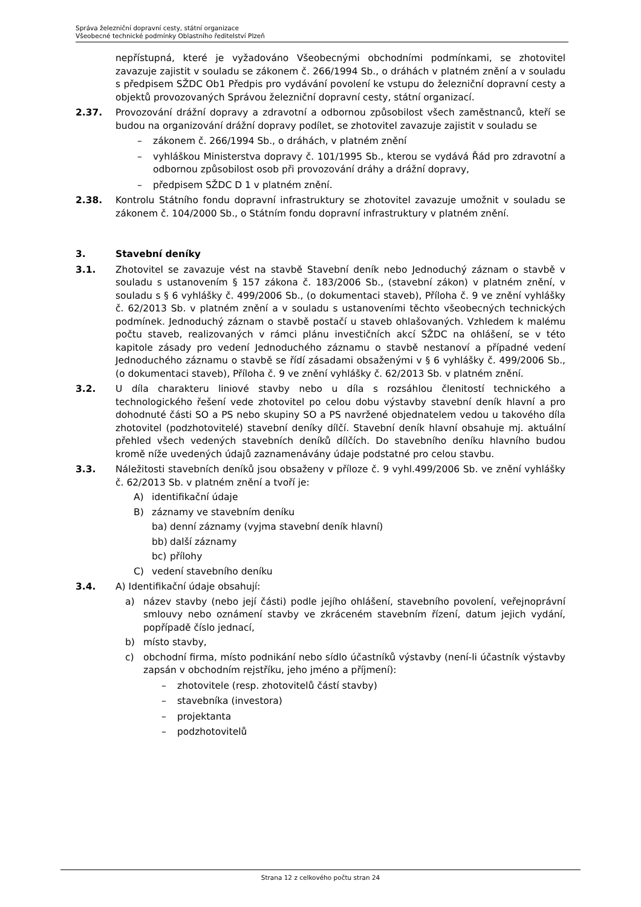Správa železniční dopravní cesty, státní organizace
Všeobecné technické podmínky Oblastního ředitelství Plzeň
nepřístupná, které je vyžadováno Všeobecnými obchodními podmínkami, se zhotovitel zavazuje zajistit v souladu se zákonem č. 266/1994 Sb., o dráhách v platném znění a v souladu s předpisem SŽDC Ob1 Předpis pro vydávání povolení ke vstupu do železniční dopravní cesty a objektů provozovaných Správou železniční dopravní cesty, státní organizací.
2.37. Provozování drážní dopravy a zdravotní a odbornou způsobilost všech zaměstnanců, kteří se budou na organizování drážní dopravy podílet, se zhotovitel zavazuje zajistit v souladu se
– zákonem č. 266/1994 Sb., o dráhách, v platném znění
– vyhláškou Ministerstva dopravy č. 101/1995 Sb., kterou se vydává Řád pro zdravotní a odbornou způsobilost osob při provozování dráhy a drážní dopravy,
– předpisem SŽDC D 1 v platném znění.
2.38. Kontrolu Státního fondu dopravní infrastruktury se zhotovitel zavazuje umožnit v souladu se zákonem č. 104/2000 Sb., o Státním fondu dopravní infrastruktury v platném znění.
3. Stavební deníky
3.1. Zhotovitel se zavazuje vést na stavbě Stavební deník nebo Jednoduchý záznam o stavbě v souladu s ustanovením § 157 zákona č. 183/2006 Sb., (stavební zákon) v platném znění, v souladu s § 6 vyhlášky č. 499/2006 Sb., (o dokumentaci staveb), Příloha č. 9 ve znění vyhlášky č. 62/2013 Sb. v platném znění a v souladu s ustanoveními těchto všeobecných technických podmínek. Jednoduchý záznam o stavbě postačí u staveb ohlašovaných. Vzhledem k malému počtu staveb, realizovaných v rámci plánu investičních akcí SŽDC na ohlášení, se v této kapitole zásady pro vedení Jednoduchého záznamu o stavbě nestanoví a případné vedení Jednoduchého záznamu o stavbě se řídí zásadami obsaženými v § 6 vyhlášky č. 499/2006 Sb., (o dokumentaci staveb), Příloha č. 9 ve znění vyhlášky č. 62/2013 Sb. v platném znění.
3.2. U díla charakteru liniové stavby nebo u díla s rozsáhlou členitostí technického a technologického řešení vede zhotovitel po celou dobu výstavby stavební deník hlavní a pro dohodnuté části SO a PS nebo skupiny SO a PS navržené objednatelem vedou u takového díla zhotovitel (podzhotovitelé) stavební deníky dílčí. Stavební deník hlavní obsahuje mj. aktuální přehled všech vedených stavebních deníků dílčích. Do stavebního deníku hlavního budou kromě níže uvedených údajů zaznamenávány údaje podstatné pro celou stavbu.
3.3. Náležitosti stavebních deníků jsou obsaženy v příloze č. 9 vyhl.499/2006 Sb. ve znění vyhlášky č. 62/2013 Sb. v platném znění a tvoří je:
A) identifikační údaje
B) záznamy ve stavebním deníku
ba) denní záznamy (vyjma stavební deník hlavní)
bb) další záznamy
bc) přílohy
C) vedení stavebního deníku
3.4. A) Identifikační údaje obsahují:
a) název stavby (nebo její části) podle jejího ohlášení, stavebního povolení, veřejnoprávní smlouvy nebo oznámení stavby ve zkráceném stavebním řízení, datum jejich vydání, popřípadě číslo jednací,
b) místo stavby,
c) obchodní firma, místo podnikání nebo sídlo účastníků výstavby (není-li účastník výstavby zapsán v obchodním rejstříku, jeho jméno a příjmení):
– zhotovitele (resp. zhotovitelů částí stavby)
– stavebníka (investora)
– projektanta
– podzhotovitelů
Strana 12 z celkového počtu stran 24